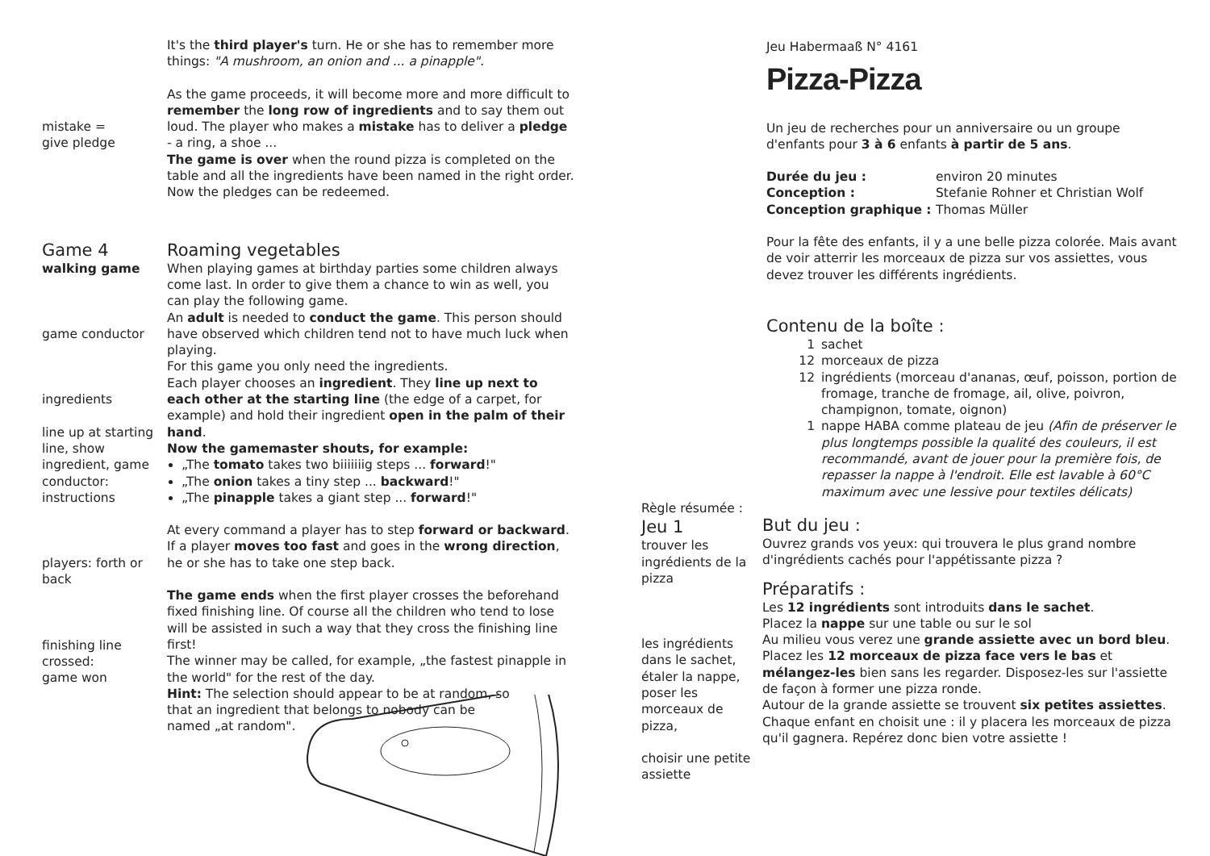It's the third player's turn. He or she has to remember more things: "A mushroom, an onion and ... a pinapple".
mistake =
give pledge
As the game proceeds, it will become more and more difficult to remember the long row of ingredients and to say them out loud. The player who makes a mistake has to deliver a pledge - a ring, a shoe ...
The game is over when the round pizza is completed on the table and all the ingredients have been named in the right order. Now the pledges can be redeemed.
Game 4
walking game
game conductor
ingredients
line up at starting line, show ingredient, game conductor: instructions
players: forth or back
finishing line crossed:
game won
Roaming vegetables
When playing games at birthday parties some children always come last. In order to give them a chance to win as well, you can play the following game.
An adult is needed to conduct the game. This person should have observed which children tend not to have much luck when playing.
For this game you only need the ingredients.
Each player chooses an ingredient. They line up next to each other at the starting line (the edge of a carpet, for example) and hold their ingredient open in the palm of their hand.
Now the gamemaster shouts, for example:
„The tomato takes two biiiiiiig steps ... forward!"
„The onion takes a tiny step ... backward!"
„The pinapple takes a giant step ... forward!"
At every command a player has to step forward or backward. If a player moves too fast and goes in the wrong direction, he or she has to take one step back.
The game ends when the first player crosses the beforehand fixed finishing line. Of course all the children who tend to lose will be assisted in such a way that they cross the finishing line first!
The winner may be called, for example, „the fastest pinapple in the world" for the rest of the day.
Hint: The selection should appear to be at random, so that an ingredient that belongs to nobody can be named „at random".
Jeu Habermaaß N° 4161
Pizza-Pizza
Un jeu de recherches pour un anniversaire ou un groupe d'enfants pour 3 à 6 enfants à partir de 5 ans.
| Durée du jeu : | environ 20 minutes |
| Conception : | Stefanie Rohner et Christian Wolf |
| Conception graphique : | Thomas Müller |
Pour la fête des enfants, il y a une belle pizza colorée. Mais avant de voir atterrir les morceaux de pizza sur vos assiettes, vous devez trouver les différents ingrédients.
Contenu de la boîte :
| 1 | sachet |
| 12 | morceaux de pizza |
| 12 | ingrédients (morceau d'ananas, œuf, poisson, portion de fromage, tranche de fromage, ail, olive, poivron, champignon, tomate, oignon) |
| 1 | nappe HABA comme plateau de jeu (Afin de préserver le plus longtemps possible la qualité des couleurs, il est recommandé, avant de jouer pour la première fois, de repasser la nappe à l'endroit. Elle est lavable à 60°C maximum avec une lessive pour textiles délicats) |
Règle résumée :
Jeu 1
trouver les ingrédients de la pizza
les ingrédients dans le sachet, étaler la nappe, poser les morceaux de pizza,
choisir une petite assiette
But du jeu :
Ouvrez grands vos yeux: qui trouvera le plus grand nombre d'ingrédients cachés pour l'appétissante pizza ?
Préparatifs :
Les 12 ingrédients sont introduits dans le sachet.
Placez la nappe sur une table ou sur le sol
Au milieu vous verez une grande assiette avec un bord bleu.
Placez les 12 morceaux de pizza face vers le bas et mélangez-les bien sans les regarder. Disposez-les sur l'assiette de façon à former une pizza ronde.
Autour de la grande assiette se trouvent six petites assiettes. Chaque enfant en choisit une : il y placera les morceaux de pizza qu'il gagnera. Repérez donc bien votre assiette !